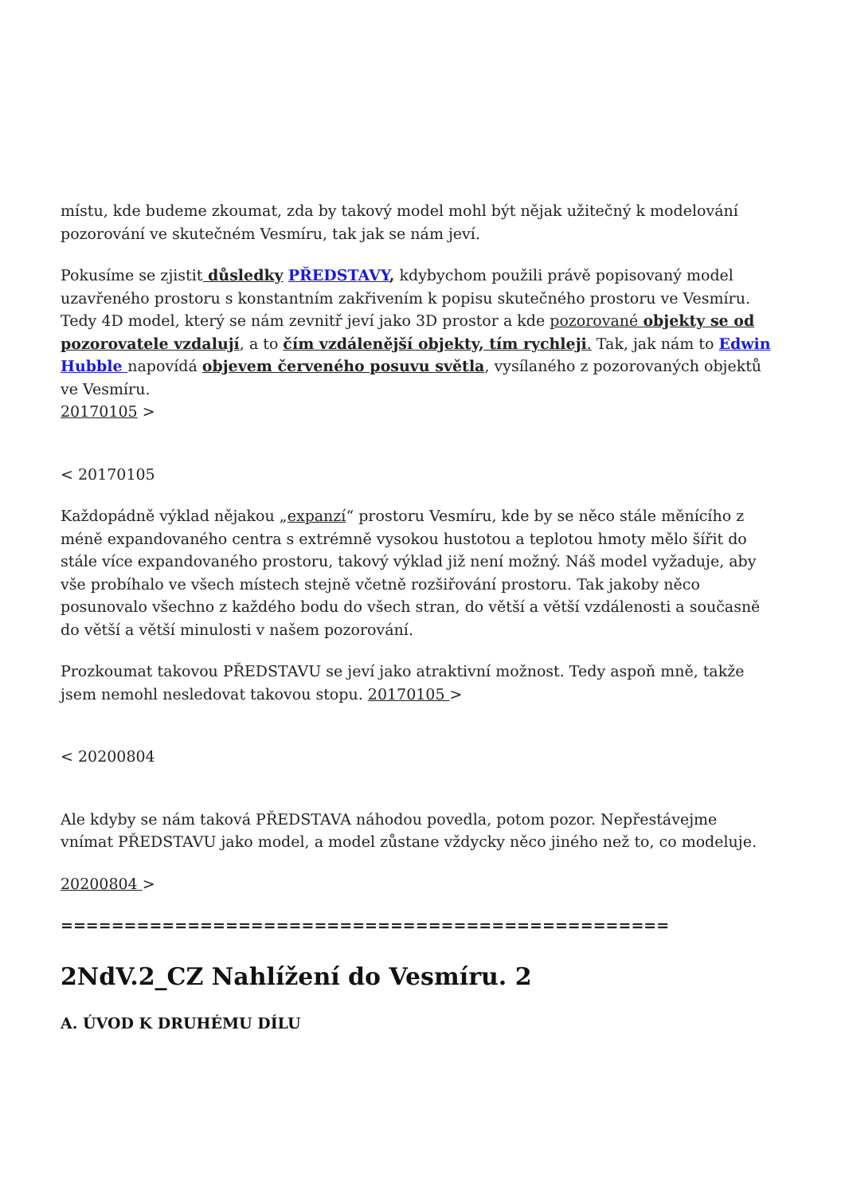místu, kde budeme zkoumat, zda by takový model mohl být nějak užitečný k modelování pozorování ve skutečném Vesmíru, tak jak se nám jeví.
Pokusíme se zjistit důsledky PŘEDSTAVY, kdybychom použili právě popisovaný model uzavřeného prostoru s konstantním zakřivením k popisu skutečného prostoru ve Vesmíru. Tedy 4D model, který se nám zevnitř jeví jako 3D prostor a kde pozorované objekty se od pozorovatele vzdalují, a to čím vzdálenější objekty, tím rychleji. Tak, jak nám to Edwin Hubble napovídá objevem červeného posuvu světla, vysílaného z pozorovaných objektů ve Vesmíru.
20170105 >
< 20170105
Každopádně výklad nějakou „expanzí“ prostoru Vesmíru, kde by se něco stále měnícího z méně expandovaného centra s extrémně vysokou hustotou a teplotou hmoty mělo šířit do stále více expandovaného prostoru, takový výklad již není možný. Náš model vyžaduje, aby vše probíhalo ve všech místech stejně včetně rozšiřování prostoru. Tak jakoby něco posunovalo všechno z každého bodu do všech stran, do větší a větší vzdálenosti a současně do větší a větší minulosti v našem pozorování.
Prozkoumat takovou PŘEDSTAVU se jeví jako atraktivní možnost. Tedy aspoň mně, takže jsem nemohl nesledovat takovou stopu. 20170105 >
< 20200804
Ale kdyby se nám taková PŘEDSTAVA náhodou povedla, potom pozor. Nepřestávejme vnímat PŘEDSTAVU jako model, a model zůstane vždycky něco jiného než to, co modeluje.
20200804 >
================================================
2NdV.2_CZ Nahlížení do Vesmíru. 2
A. ÚVOD K DRUHÉMU DÍLU